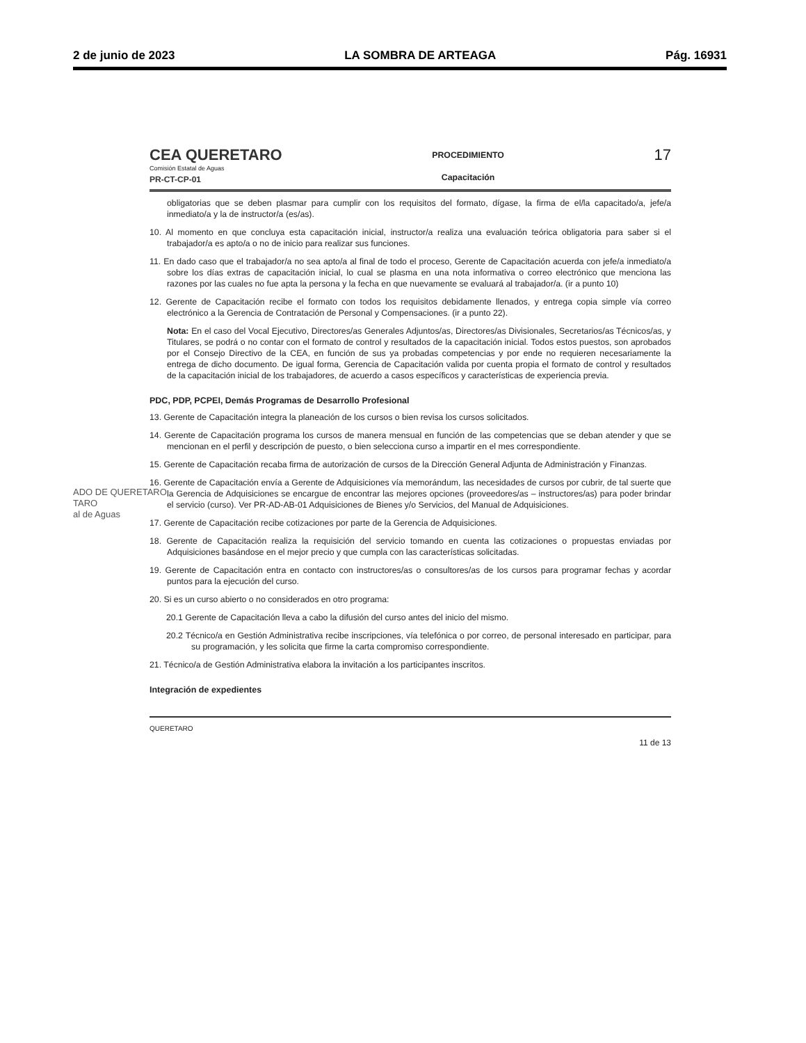2 de junio de 2023 LA SOMBRA DE ARTEAGA Pág. 16931
ADO DE QUERETARO
TARO
al de Aguas
CEA QUERETARO
Comisión Estatal de Aguas
PR-CT-CP-01
PROCEDIMIENTO
Capacitación
17
obligatorias que se deben plasmar para cumplir con los requisitos del formato, dígase, la firma de el/la capacitado/a, jefe/a inmediato/a y la de instructor/a (es/as).
10. Al momento en que concluya esta capacitación inicial, instructor/a realiza una evaluación teórica obligatoria para saber si el trabajador/a es apto/a o no de inicio para realizar sus funciones.
11. En dado caso que el trabajador/a no sea apto/a al final de todo el proceso, Gerente de Capacitación acuerda con jefe/a inmediato/a sobre los días extras de capacitación inicial, lo cual se plasma en una nota informativa o correo electrónico que menciona las razones por las cuales no fue apta la persona y la fecha en que nuevamente se evaluará al trabajador/a. (ir a punto 10)
12. Gerente de Capacitación recibe el formato con todos los requisitos debidamente llenados, y entrega copia simple vía correo electrónico a la Gerencia de Contratación de Personal y Compensaciones. (ir a punto 22).
Nota: En el caso del Vocal Ejecutivo, Directores/as Generales Adjuntos/as, Directores/as Divisionales, Secretarios/as Técnicos/as, y Titulares, se podrá o no contar con el formato de control y resultados de la capacitación inicial. Todos estos puestos, son aprobados por el Consejo Directivo de la CEA, en función de sus ya probadas competencias y por ende no requieren necesariamente la entrega de dicho documento. De igual forma, Gerencia de Capacitación valida por cuenta propia el formato de control y resultados de la capacitación inicial de los trabajadores, de acuerdo a casos específicos y características de experiencia previa.
PDC, PDP, PCPEI, Demás Programas de Desarrollo Profesional
13. Gerente de Capacitación integra la planeación de los cursos o bien revisa los cursos solicitados.
14. Gerente de Capacitación programa los cursos de manera mensual en función de las competencias que se deban atender y que se mencionan en el perfil y descripción de puesto, o bien selecciona curso a impartir en el mes correspondiente.
15. Gerente de Capacitación recaba firma de autorización de cursos de la Dirección General Adjunta de Administración y Finanzas.
16. Gerente de Capacitación envía a Gerente de Adquisiciones vía memorándum, las necesidades de cursos por cubrir, de tal suerte que la Gerencia de Adquisiciones se encargue de encontrar las mejores opciones (proveedores/as – instructores/as) para poder brindar el servicio (curso). Ver PR-AD-AB-01 Adquisiciones de Bienes y/o Servicios, del Manual de Adquisiciones.
17. Gerente de Capacitación recibe cotizaciones por parte de la Gerencia de Adquisiciones.
18. Gerente de Capacitación realiza la requisición del servicio tomando en cuenta las cotizaciones o propuestas enviadas por Adquisiciones basándose en el mejor precio y que cumpla con las características solicitadas.
19. Gerente de Capacitación entra en contacto con instructores/as o consultores/as de los cursos para programar fechas y acordar puntos para la ejecución del curso.
20. Si es un curso abierto o no considerados en otro programa:
20.1 Gerente de Capacitación lleva a cabo la difusión del curso antes del inicio del mismo.
20.2 Técnico/a en Gestión Administrativa recibe inscripciones, vía telefónica o por correo, de personal interesado en participar, para su programación, y les solicita que firme la carta compromiso correspondiente.
21. Técnico/a de Gestión Administrativa elabora la invitación a los participantes inscritos.
Integración de expedientes
QUERETARO 11 de 13